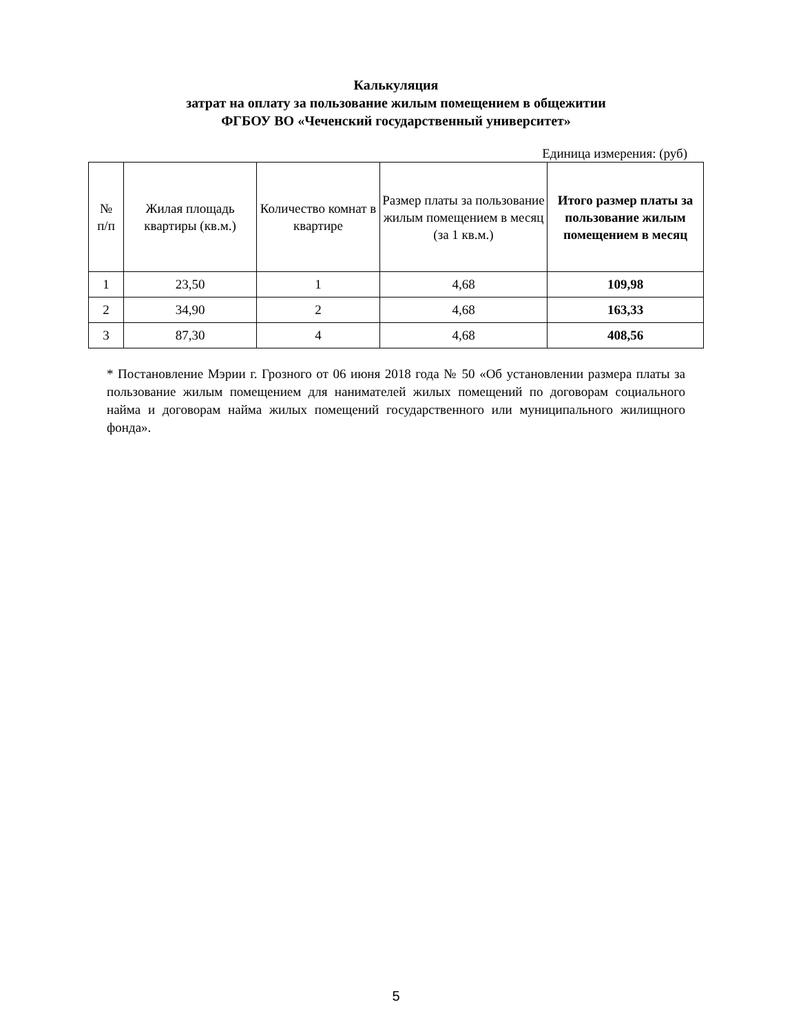Калькуляция
затрат на оплату за пользование жилым помещением в общежитии
ФГБОУ ВО «Чеченский государственный университет»
Единица измерения: (руб)
| № п/п | Жилая площадь квартиры (кв.м.) | Количество комнат в квартире | Размер платы за пользование жилым помещением в месяц (за 1 кв.м.) | Итого размер платы за пользование жилым помещением в месяц |
| --- | --- | --- | --- | --- |
| 1 | 23,50 | 1 | 4,68 | 109,98 |
| 2 | 34,90 | 2 | 4,68 | 163,33 |
| 3 | 87,30 | 4 | 4,68 | 408,56 |
* Постановление Мэрии г. Грозного от 06 июня 2018 года № 50 «Об установлении размера платы за пользование жилым помещением для нанимателей жилых помещений по договорам социального найма и договорам найма жилых помещений государственного или муниципального жилищного фонда».
5